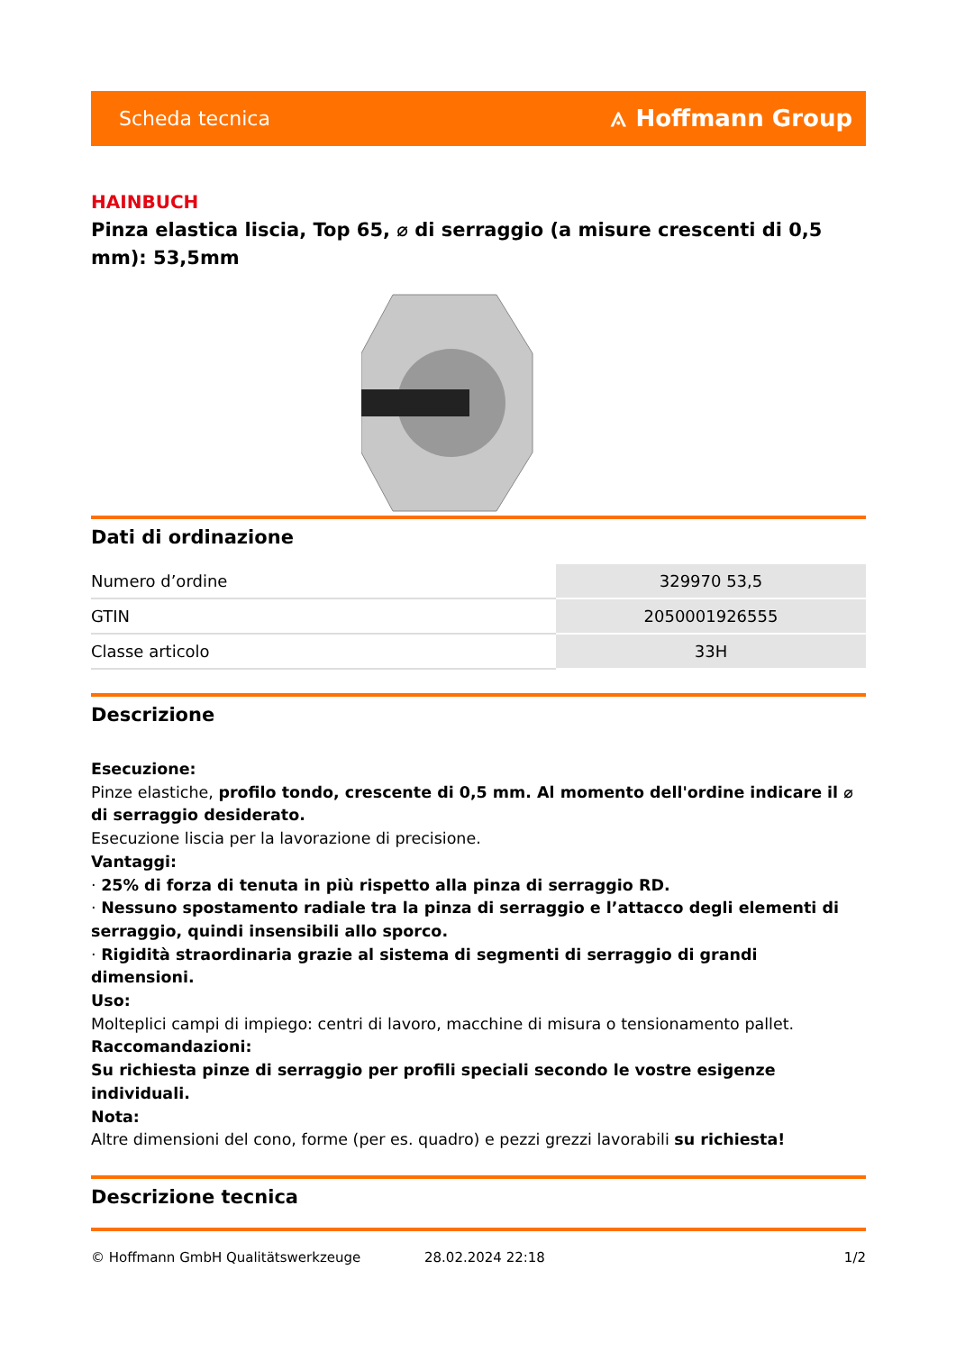Scheda tecnica ⟑ Hoffmann Group
HAINBUCH
Pinza elastica liscia, Top 65, ⌀ di serraggio (a misure crescenti di 0,5 mm): 53,5mm
Dati di ordinazione
| Numero d’ordine | 329970 53,5 |
| GTIN | 2050001926555 |
| Classe articolo | 33H |
Descrizione
Esecuzione:
Pinze elastiche, profilo tondo, crescente di 0,5 mm. Al momento dell'ordine indicare il ⌀ di serraggio desiderato.
Esecuzione liscia per la lavorazione di precisione.
Vantaggi:
· 25% di forza di tenuta in più rispetto alla pinza di serraggio RD.
· Nessuno spostamento radiale tra la pinza di serraggio e l’attacco degli elementi di serraggio, quindi insensibili allo sporco.
· Rigidità straordinaria grazie al sistema di segmenti di serraggio di grandi dimensioni.
Uso:
Molteplici campi di impiego: centri di lavoro, macchine di misura o tensionamento pallet.
Raccomandazioni:
Su richiesta pinze di serraggio per profili speciali secondo le vostre esigenze individuali.
Nota:
Altre dimensioni del cono, forme (per es. quadro) e pezzi grezzi lavorabili su richiesta!
Descrizione tecnica
© Hoffmann GmbH Qualitätswerkzeuge 28.02.2024 22:18 1/2